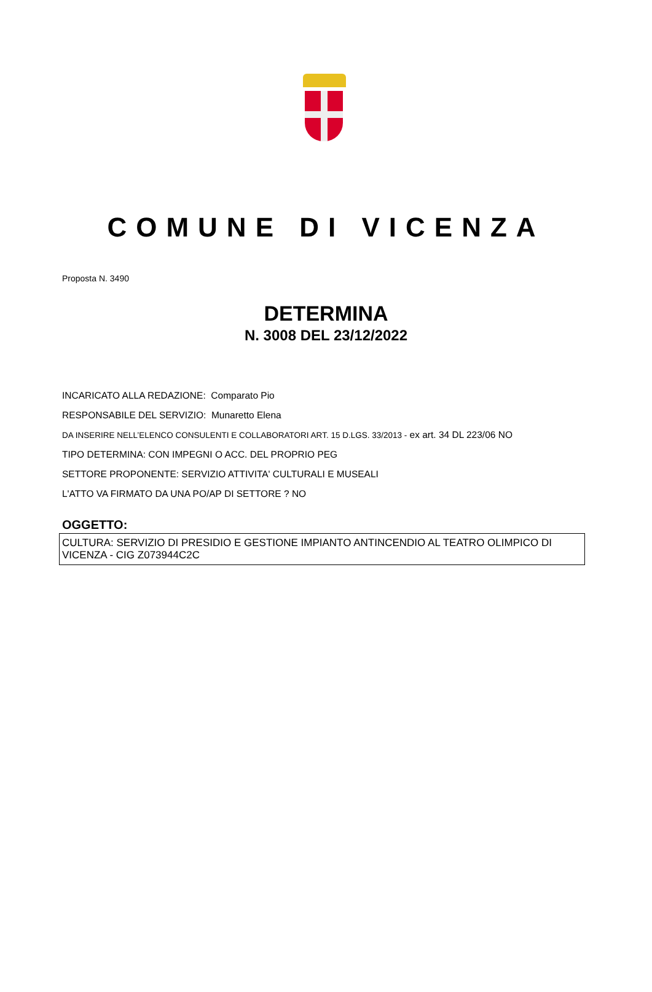COMUNE DI VICENZA
Proposta N. 3490
DETERMINA
N. 3008 DEL 23/12/2022
INCARICATO ALLA REDAZIONE: Comparato Pio
RESPONSABILE DEL SERVIZIO: Munaretto Elena
DA INSERIRE NELL’ELENCO CONSULENTI E COLLABORATORI ART. 15 D.LGS. 33/2013 - ex art. 34 DL 223/06 NO
TIPO DETERMINA: CON IMPEGNI O ACC. DEL PROPRIO PEG
SETTORE PROPONENTE: SERVIZIO ATTIVITA' CULTURALI E MUSEALI
L'ATTO VA FIRMATO DA UNA PO/AP DI SETTORE ? NO
OGGETTO:
CULTURA: SERVIZIO DI PRESIDIO E GESTIONE IMPIANTO ANTINCENDIO AL TEATRO OLIMPICO DI VICENZA - CIG Z073944C2C